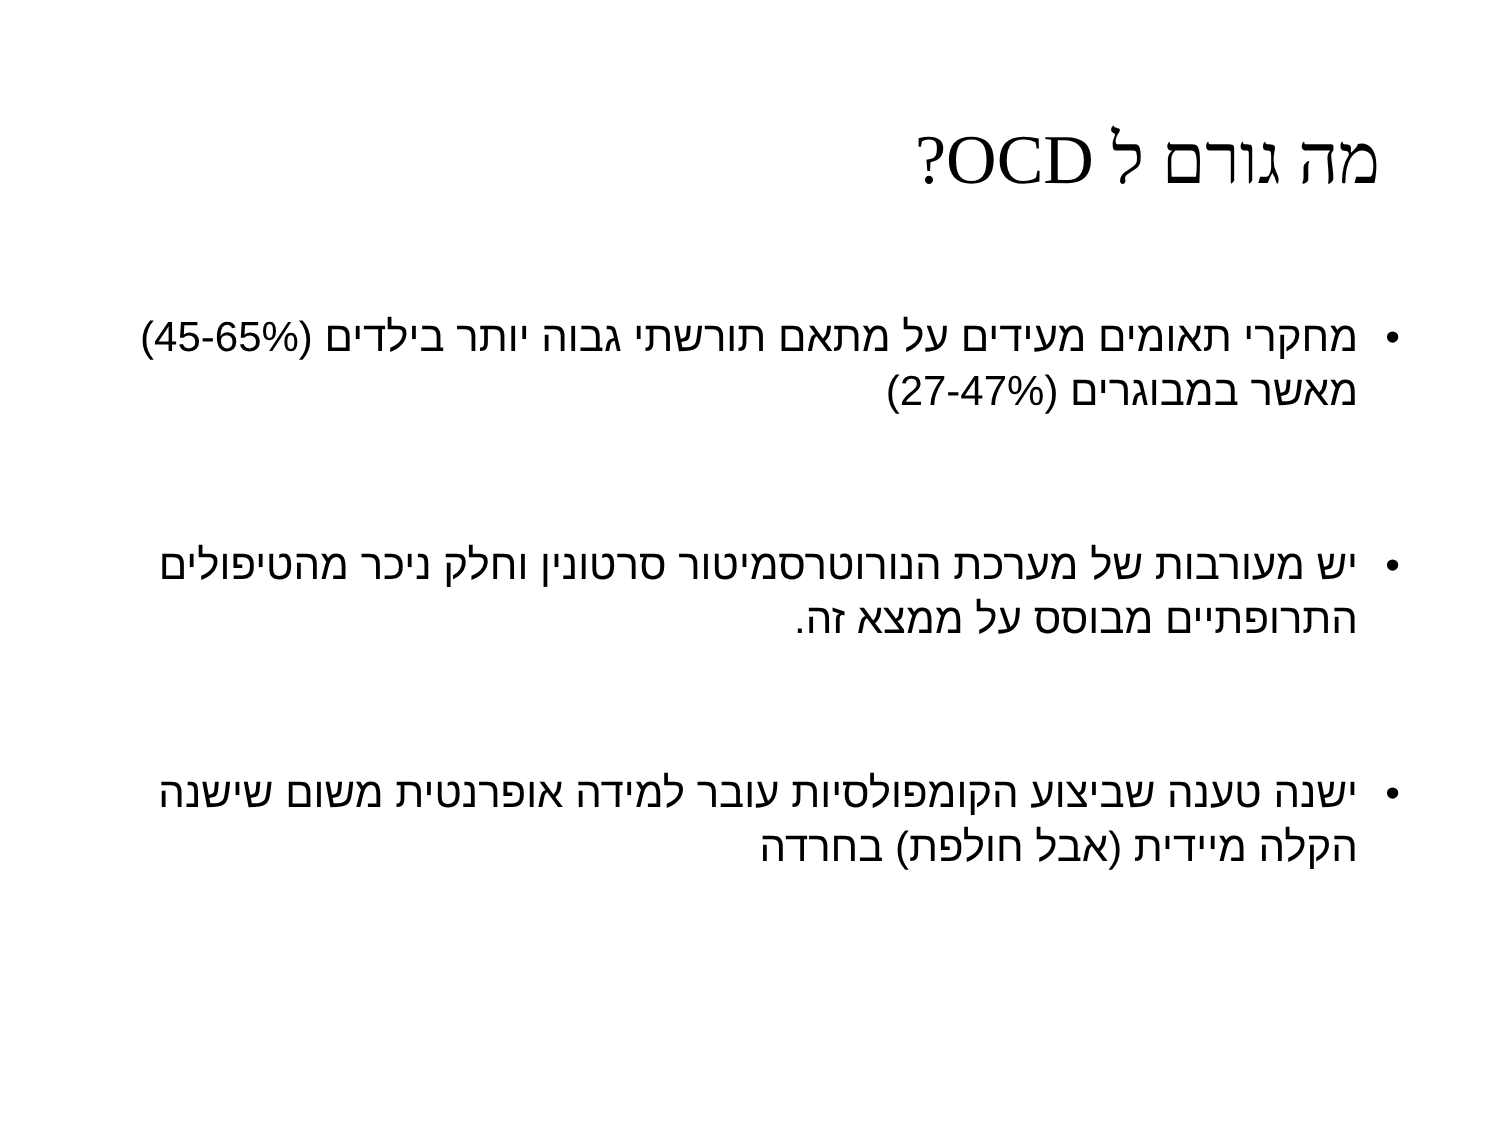מה גורם ל OCD?
• מחקרי תאומים מעידים על מתאם תורשתי גבוה יותר בילדים (45-65%) מאשר במבוגרים (27-47%)
• יש מעורבות של מערכת הנורוטרסמיטור סרטונין וחלק ניכר מהטיפולים התרופתיים מבוסס על ממצא זה.
• ישנה טענה שביצוע הקומפולסיות עובר למידה אופרנטית משום שישנה הקלה מיידית (אבל חולפת) בחרדה